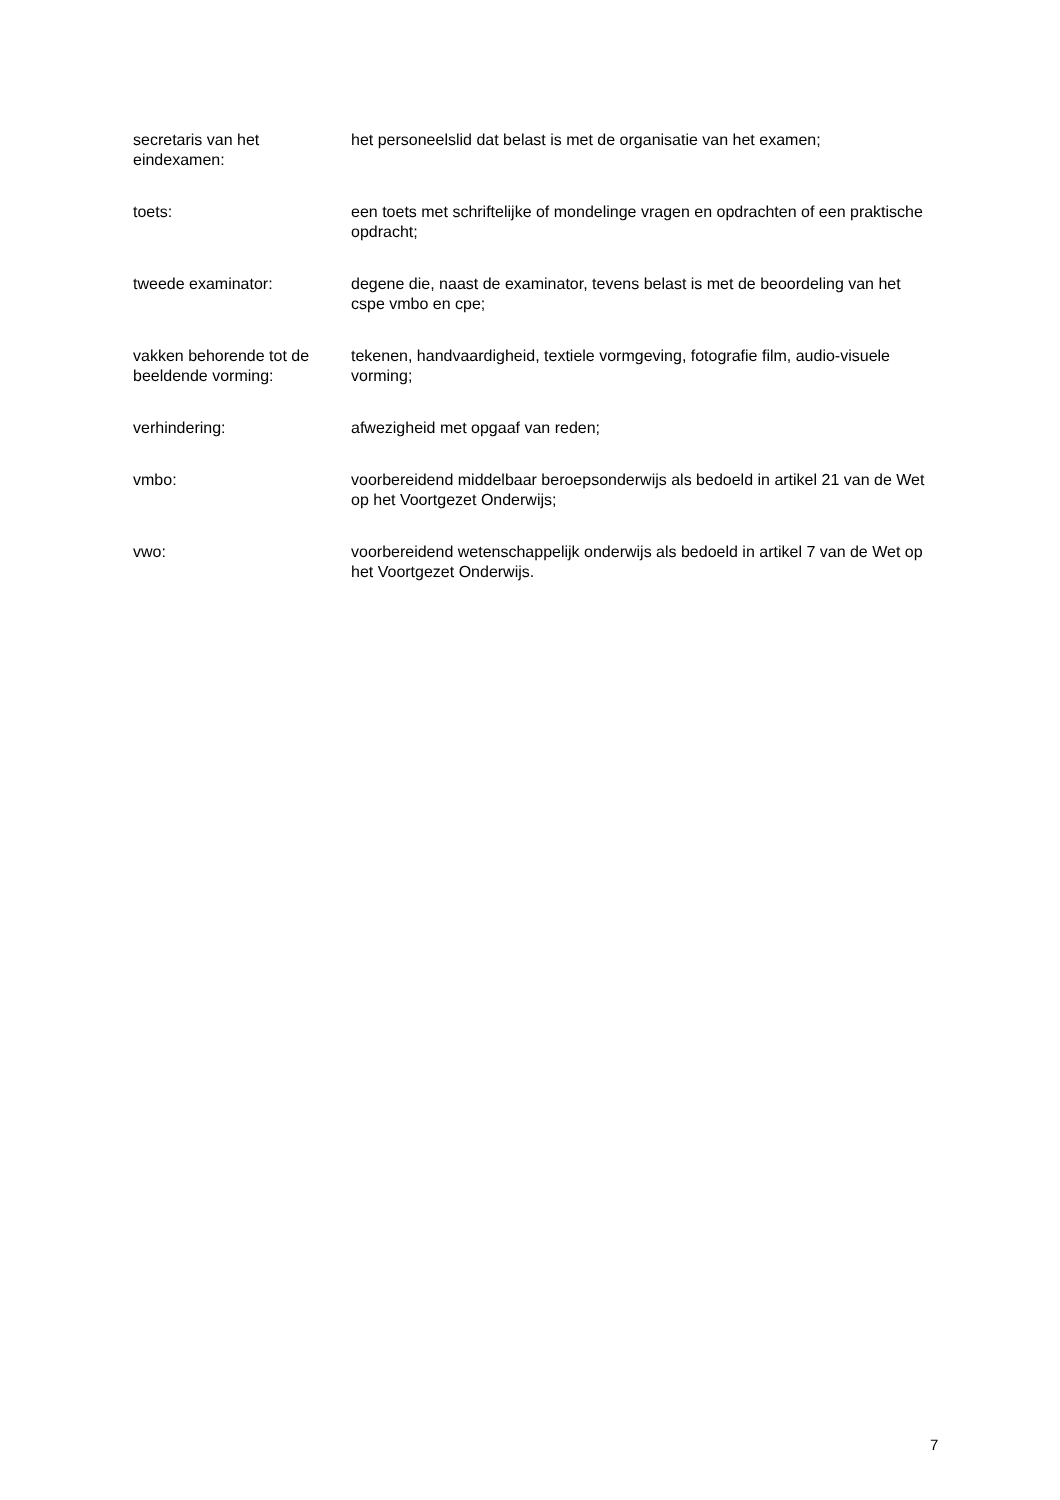secretaris van het eindexamen:
het personeelslid dat belast is met de organisatie van het examen;
toets: een toets met schriftelijke of mondelinge vragen en opdrachten of een praktische opdracht;
tweede examinator: degene die, naast de examinator, tevens belast is met de beoordeling van het cspe vmbo en cpe;
vakken behorende tot de beeldende vorming:
tekenen, handvaardigheid, textiele vormgeving, fotografie film, audio-visuele vorming;
verhindering: afwezigheid met opgaaf van reden;
vmbo: voorbereidend middelbaar beroepsonderwijs als bedoeld in artikel 21 van de Wet op het Voortgezet Onderwijs;
vwo: voorbereidend wetenschappelijk onderwijs als bedoeld in artikel 7 van de Wet op het Voortgezet Onderwijs.
7